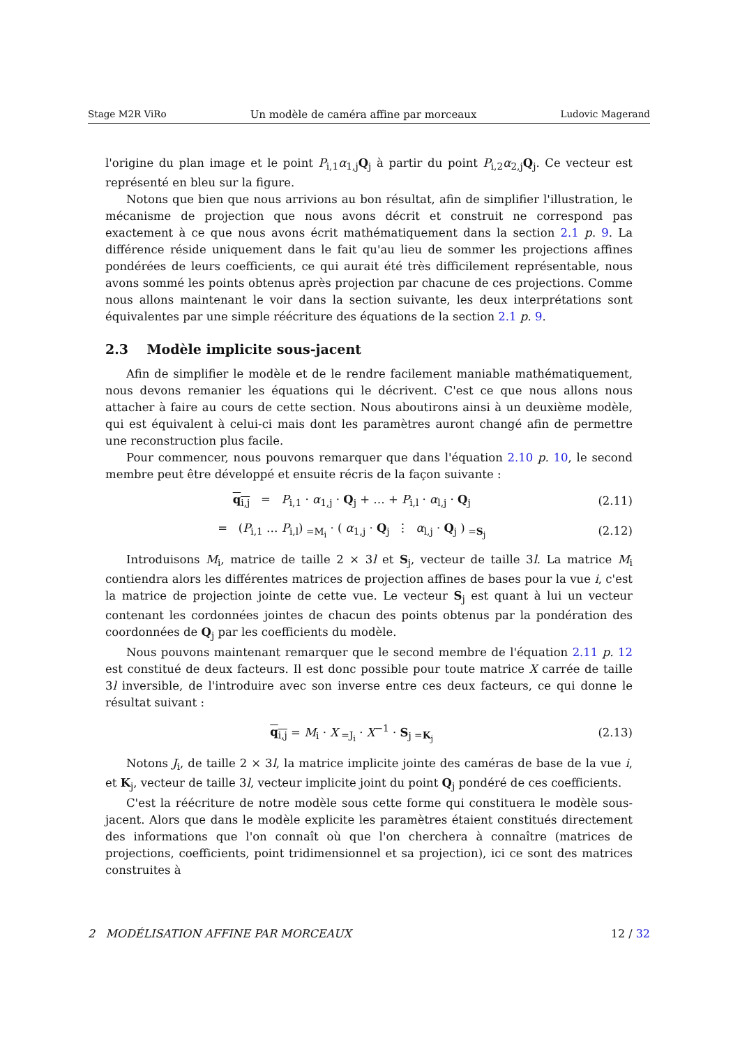Stage M2R ViRo Un modèle de caméra affine par morceaux Ludovic Magerand
l'origine du plan image et le point P<sub>i,1</sub>α<sub>1,j</sub>Q<sub>j</sub> à partir du point P<sub>i,2</sub>α<sub>2,j</sub>Q<sub>j</sub>. Ce vecteur est représenté en bleu sur la figure.
Notons que bien que nous arrivions au bon résultat, afin de simplifier l'illustration, le mécanisme de projection que nous avons décrit et construit ne correspond pas exactement à ce que nous avons écrit mathématiquement dans la section 2.1 p. 9. La différence réside uniquement dans le fait qu'au lieu de sommer les projections affines pondérées de leurs coefficients, ce qui aurait été très difficilement représentable, nous avons sommé les points obtenus après projection par chacune de ces projections. Comme nous allons maintenant le voir dans la section suivante, les deux interprétations sont équivalentes par une simple réécriture des équations de la section 2.1 p. 9.
2.3 Modèle implicite sous-jacent
Afin de simplifier le modèle et de le rendre facilement maniable mathématiquement, nous devons remanier les équations qui le décrivent. C'est ce que nous allons nous attacher à faire au cours de cette section. Nous aboutirons ainsi à un deuxième modèle, qui est équivalent à celui-ci mais dont les paramètres auront changé afin de permettre une reconstruction plus facile.
Pour commencer, nous pouvons remarquer que dans l'équation 2.10 p. 10, le second membre peut être développé et ensuite récris de la façon suivante :
q<sub>i,j</sub> = P<sub>i,1</sub> · α<sub>1,j</sub> · Q<sub>j</sub> + … + P<sub>i,l</sub> · α<sub>l,j</sub> · Q<sub>j</sub> (2.11)
= (P<sub>i,1</sub> … P<sub>i,l</sub>)<sub>=M<sub>i</sub></sub> · ( α<sub>1,j</sub> · Q<sub>j</sub> ⋮ α<sub>l,j</sub> · Q<sub>j</sub> )<sub>=S<sub>j</sub></sub> (2.12)
Introduisons M<sub>i</sub>, matrice de taille 2 × 3l et S<sub>j</sub>, vecteur de taille 3l. La matrice M<sub>i</sub> contiendra alors les différentes matrices de projection affines de bases pour la vue i, c'est la matrice de projection jointe de cette vue. Le vecteur S<sub>j</sub> est quant à lui un vecteur contenant les cordonnées jointes de chacun des points obtenus par la pondération des coordonnées de Q<sub>j</sub> par les coefficients du modèle.
Nous pouvons maintenant remarquer que le second membre de l'équation 2.11 p. 12 est constitué de deux facteurs. Il est donc possible pour toute matrice X carrée de taille 3l inversible, de l'introduire avec son inverse entre ces deux facteurs, ce qui donne le résultat suivant :
q<sub>i,j</sub> = M<sub>i</sub> · X<sub>=J<sub>i</sub></sub> · X<sup>−1</sup> · S<sub>j</sub><sub>=K<sub>j</sub></sub> (2.13)
Notons J<sub>i</sub>, de taille 2 × 3l, la matrice implicite jointe des caméras de base de la vue i, et K<sub>j</sub>, vecteur de taille 3l, vecteur implicite joint du point Q<sub>j</sub> pondéré de ces coefficients.
C'est la réécriture de notre modèle sous cette forme qui constituera le modèle sous-jacent. Alors que dans le modèle explicite les paramètres étaient constitués directement des informations que l'on connaît où que l'on cherchera à connaître (matrices de projections, coefficients, point tridimensionnel et sa projection), ici ce sont des matrices construites à
2 MODÉLISATION AFFINE PAR MORCEAUX 12 / 32